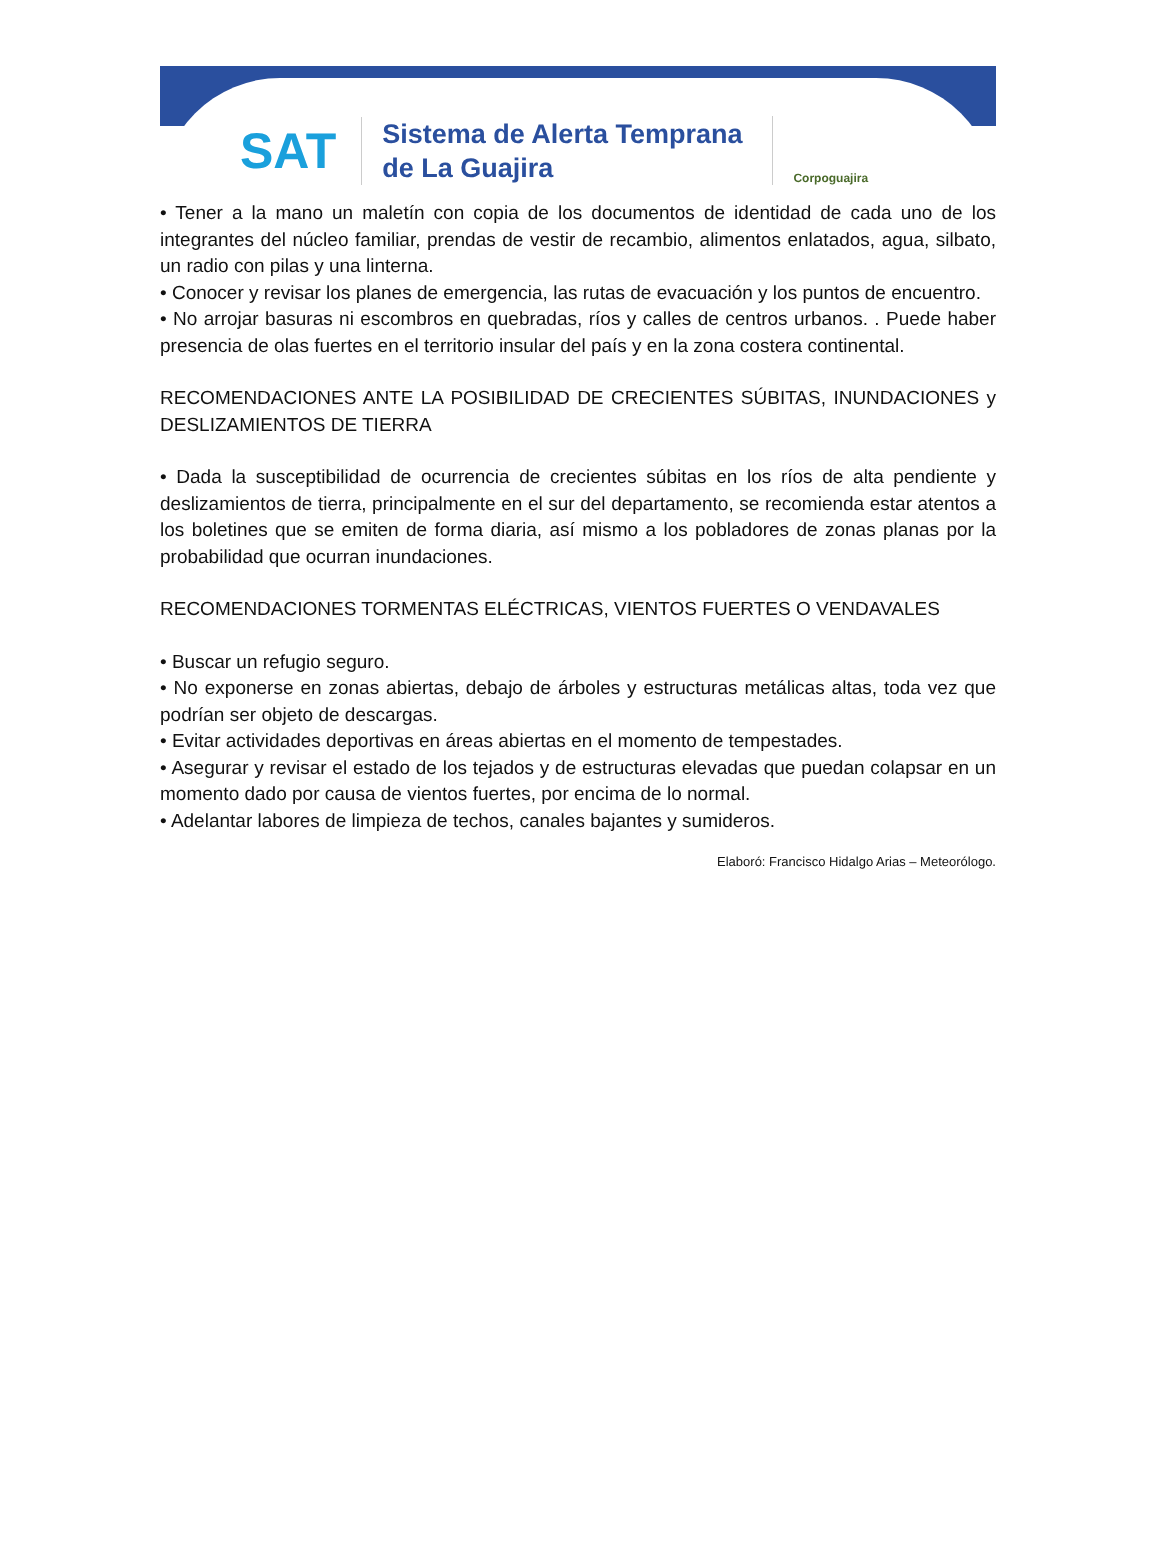SAT
Sistema de Alerta Temprana
de La Guajira
Corpoguajira
• Tener a la mano un maletín con copia de los documentos de identidad de cada uno de los integrantes del núcleo familiar, prendas de vestir de recambio, alimentos enlatados, agua, silbato, un radio con pilas y una linterna.
• Conocer y revisar los planes de emergencia, las rutas de evacuación y los puntos de encuentro.
• No arrojar basuras ni escombros en quebradas, ríos y calles de centros urbanos. . Puede haber presencia de olas fuertes en el territorio insular del país y en la zona costera continental.
RECOMENDACIONES ANTE LA POSIBILIDAD DE CRECIENTES SÚBITAS, INUNDACIONES y DESLIZAMIENTOS DE TIERRA
• Dada la susceptibilidad de ocurrencia de crecientes súbitas en los ríos de alta pendiente y deslizamientos de tierra, principalmente en el sur del departamento, se recomienda estar atentos a los boletines que se emiten de forma diaria, así mismo a los pobladores de zonas planas por la probabilidad que ocurran inundaciones.
RECOMENDACIONES TORMENTAS ELÉCTRICAS, VIENTOS FUERTES O VENDAVALES
• Buscar un refugio seguro.
• No exponerse en zonas abiertas, debajo de árboles y estructuras metálicas altas, toda vez que podrían ser objeto de descargas.
• Evitar actividades deportivas en áreas abiertas en el momento de tempestades.
• Asegurar y revisar el estado de los tejados y de estructuras elevadas que puedan colapsar en un momento dado por causa de vientos fuertes, por encima de lo normal.
• Adelantar labores de limpieza de techos, canales bajantes y sumideros.
Elaboró: Francisco Hidalgo Arias – Meteorólogo.